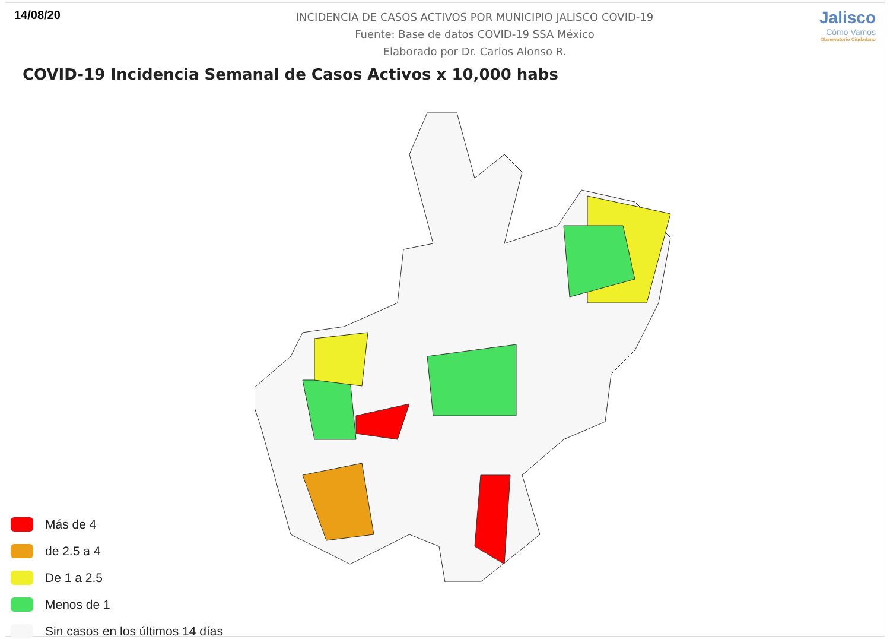14/08/20
INCIDENCIA DE CASOS ACTIVOS POR MUNICIPIO JALISCO COVID-19
Fuente: Base de datos COVID-19 SSA México
Elaborado por Dr. Carlos Alonso R.
Jalisco
Cómo Vamos
Observatorio Ciudadano
COVID-19 Incidencia Semanal de Casos Activos x 10,000 habs
Más de 4
de 2.5 a 4
De 1 a 2.5
Menos de 1
Sin casos en los últimos 14 días